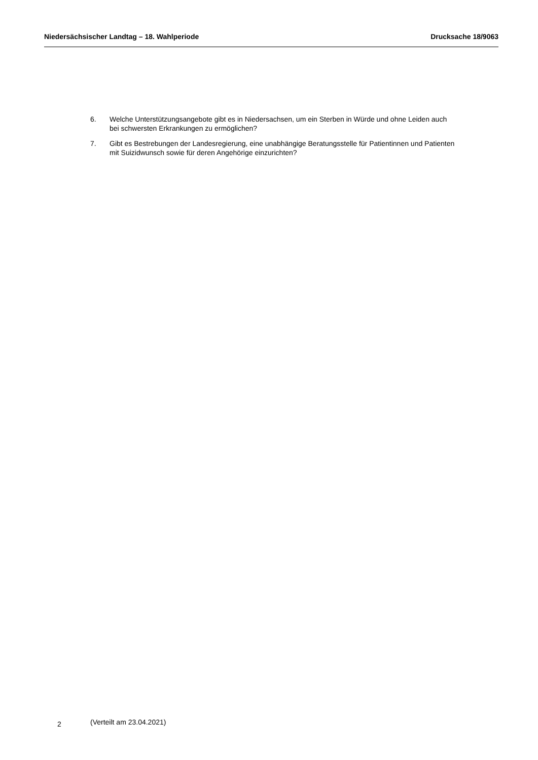Niedersächsischer Landtag – 18. Wahlperiode Drucksache 18/9063
6. Welche Unterstützungsangebote gibt es in Niedersachsen, um ein Sterben in Würde und ohne Leiden auch bei schwersten Erkrankungen zu ermöglichen?
7. Gibt es Bestrebungen der Landesregierung, eine unabhängige Beratungsstelle für Patientinnen und Patienten mit Suizidwunsch sowie für deren Angehörige einzurichten?
2 (Verteilt am 23.04.2021)